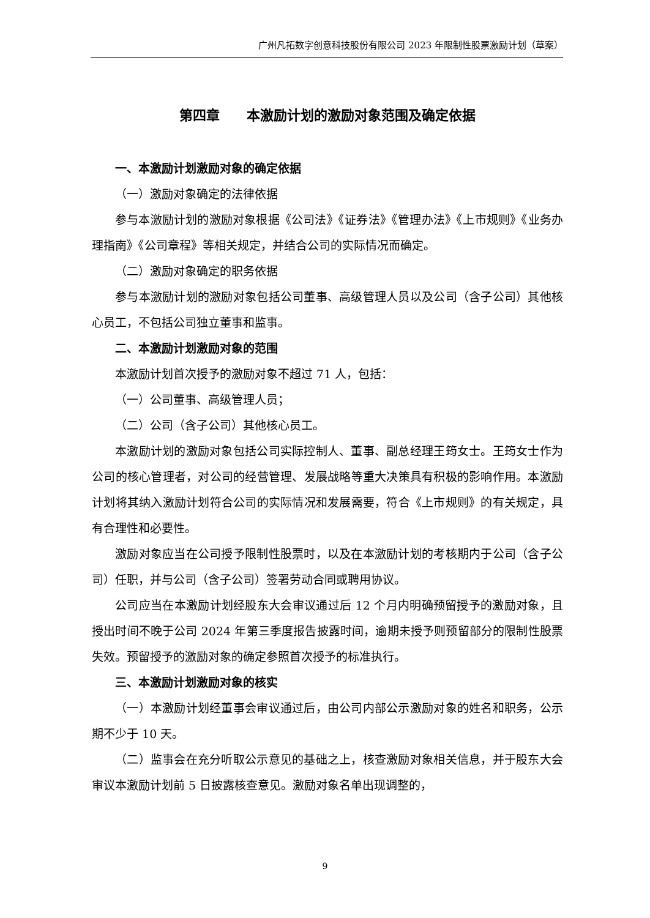广州凡拓数字创意科技股份有限公司 2023 年限制性股票激励计划（草案）
第四章　　本激励计划的激励对象范围及确定依据
一、本激励计划激励对象的确定依据
（一）激励对象确定的法律依据
参与本激励计划的激励对象根据《公司法》《证券法》《管理办法》《上市规则》《业务办理指南》《公司章程》等相关规定，并结合公司的实际情况而确定。
（二）激励对象确定的职务依据
参与本激励计划的激励对象包括公司董事、高级管理人员以及公司（含子公司）其他核心员工，不包括公司独立董事和监事。
二、本激励计划激励对象的范围
本激励计划首次授予的激励对象不超过 71 人，包括：
（一）公司董事、高级管理人员；
（二）公司（含子公司）其他核心员工。
本激励计划的激励对象包括公司实际控制人、董事、副总经理王筠女士。王筠女士作为公司的核心管理者，对公司的经营管理、发展战略等重大决策具有积极的影响作用。本激励计划将其纳入激励计划符合公司的实际情况和发展需要，符合《上市规则》的有关规定，具有合理性和必要性。
激励对象应当在公司授予限制性股票时，以及在本激励计划的考核期内于公司（含子公司）任职，并与公司（含子公司）签署劳动合同或聘用协议。
公司应当在本激励计划经股东大会审议通过后 12 个月内明确预留授予的激励对象，且授出时间不晚于公司 2024 年第三季度报告披露时间，逾期未授予则预留部分的限制性股票失效。预留授予的激励对象的确定参照首次授予的标准执行。
三、本激励计划激励对象的核实
（一）本激励计划经董事会审议通过后，由公司内部公示激励对象的姓名和职务，公示期不少于 10 天。
（二）监事会在充分听取公示意见的基础之上，核查激励对象相关信息，并于股东大会审议本激励计划前 5 日披露核查意见。激励对象名单出现调整的，
9